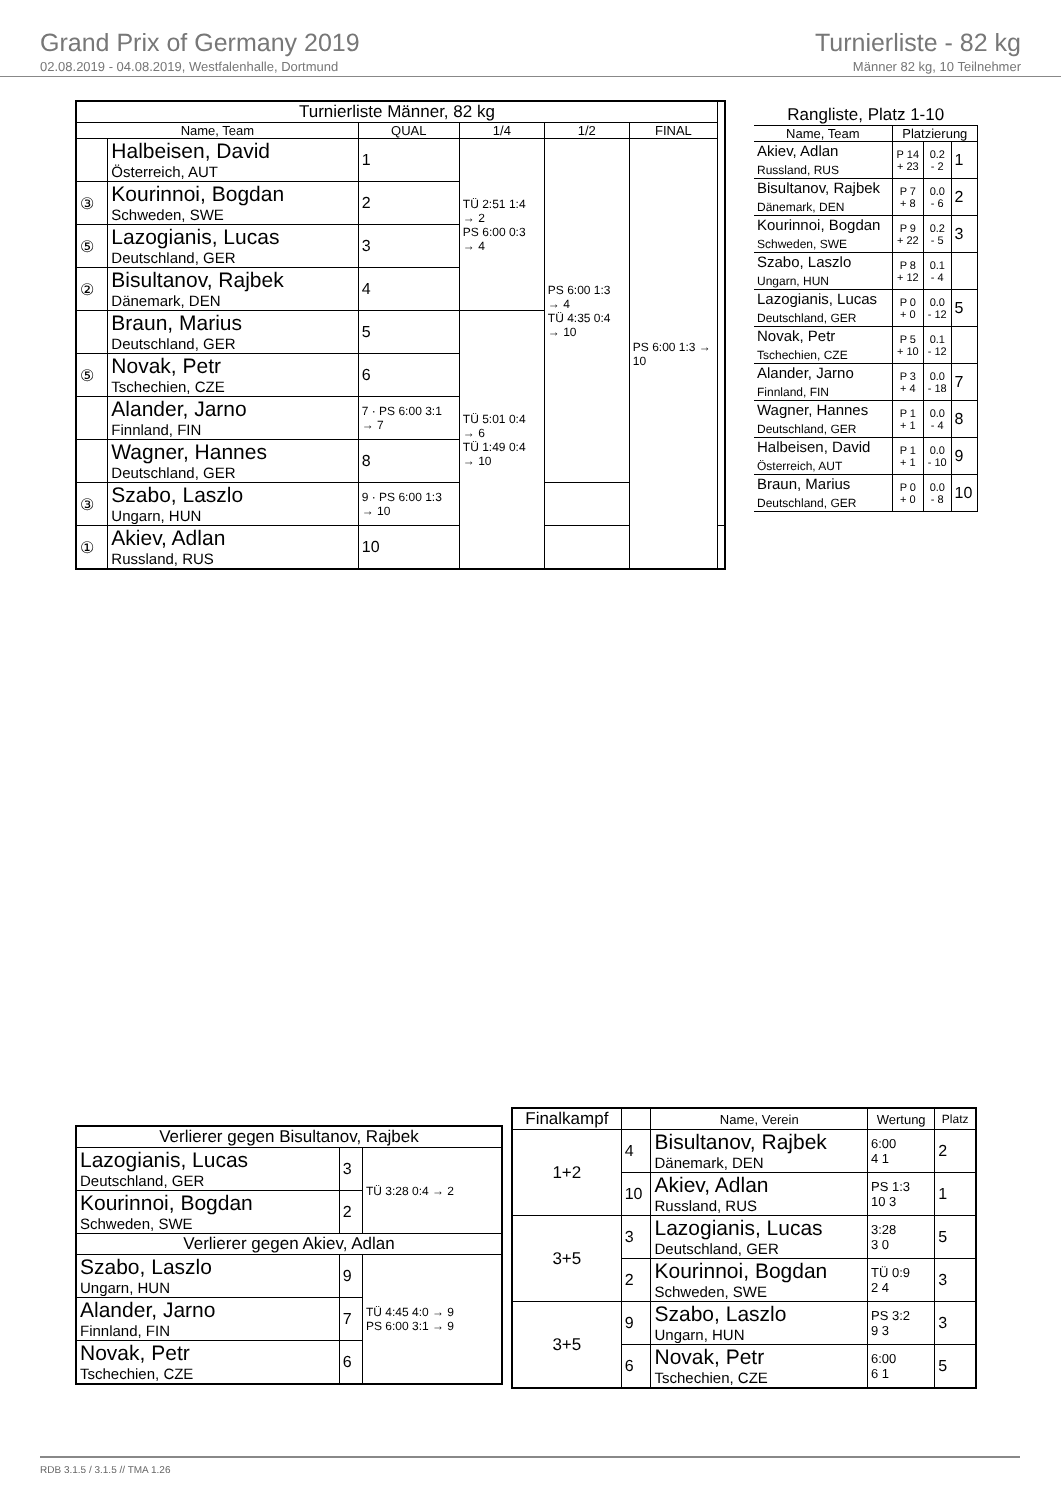Grand Prix of Germany 2019
02.08.2019 - 04.08.2019, Westfalenhalle, Dortmund
Turnierliste - 82 kg
Männer 82 kg, 10 Teilnehmer
| Turnierliste Männer, 82 kg | | | | | | |
| --- | --- | --- | --- | --- | --- | --- |
| Name, Team | | QUAL | 1/4 | 1/2 | FINAL | |
| | Halbeisen, David Österreich, AUT | 1 | TÜ 2:51 1:4 → 2 PS 6:00 0:3 → 4 | PS 6:00 1:3 → 4 TÜ 4:35 0:4 → 10 | PS 6:00 1:3 → 10 | |
| ③ | Kourinnoi, Bogdan Schweden, SWE | 2 | | | | |
| ⑤ | Lazogianis, Lucas Deutschland, GER | 3 | | | | |
| ② | Bisultanov, Rajbek Dänemark, DEN | 4 | | | | |
| | Braun, Marius Deutschland, GER | 5 | TÜ 5:01 0:4 → 6 TÜ 1:49 0:4 → 10 | | | |
| ⑤ | Novak, Petr Tschechien, CZE | 6 | | | | |
| | Alander, Jarno Finnland, FIN | 7 · PS 6:00 3:1 → 7 | | | | |
| | Wagner, Hannes Deutschland, GER | 8 | | | | |
| ③ | Szabo, Laszlo Ungarn, HUN | 9 · PS 6:00 1:3 → 10 | | | | |
| ① | Akiev, Adlan Russland, RUS | 10 | | | | |
| Rangliste, Platz 1-10 | | | |
| --- | --- | --- | --- |
| Name, Team | Platzierung | | |
| Akiev, Adlan Russland, RUS | P 14 + 23 | 0.2 - 2 | 1 |
| Bisultanov, Rajbek Dänemark, DEN | P 7 + 8 | 0.0 - 6 | 2 |
| Kourinnoi, Bogdan Schweden, SWE | P 9 + 22 | 0.2 - 5 | 3 |
| Szabo, Laszlo Ungarn, HUN | P 8 + 12 | 0.1 - 4 | |
| Lazogianis, Lucas Deutschland, GER | P 0 + 0 | 0.0 - 12 | 5 |
| Novak, Petr Tschechien, CZE | P 5 + 10 | 0.1 - 12 | |
| Alander, Jarno Finnland, FIN | P 3 + 4 | 0.0 - 18 | 7 |
| Wagner, Hannes Deutschland, GER | P 1 + 1 | 0.0 - 4 | 8 |
| Halbeisen, David Österreich, AUT | P 1 + 1 | 0.0 - 10 | 9 |
| Braun, Marius Deutschland, GER | P 0 + 0 | 0.0 - 8 | 10 |
| Verlierer gegen Bisultanov, Rajbek | | |
| --- | --- | --- |
| Lazogianis, Lucas Deutschland, GER | 3 | TÜ 3:28 0:4 → 2 |
| Kourinnoi, Bogdan Schweden, SWE | 2 | |
| Verlierer gegen Akiev, Adlan | | |
| Szabo, Laszlo Ungarn, HUN | 9 | TÜ 4:45 4:0 → 9 PS 6:00 3:1 → 9 |
| Alander, Jarno Finnland, FIN | 7 | |
| Novak, Petr Tschechien, CZE | 6 | |
| Finalkampf | | Name, Verein | Wertung | Platz |
| --- | --- | --- | --- | --- |
| 1+2 | 4 | Bisultanov, Rajbek Dänemark, DEN | 6:00 4 1 | 2 |
| | 10 | Akiev, Adlan Russland, RUS | PS 1:3 10 3 | 1 |
| 3+5 | 3 | Lazogianis, Lucas Deutschland, GER | 3:28 3 0 | 5 |
| | 2 | Kourinnoi, Bogdan Schweden, SWE | TÜ 0:9 2 4 | 3 |
| 3+5 | 9 | Szabo, Laszlo Ungarn, HUN | PS 3:2 9 3 | 3 |
| | 6 | Novak, Petr Tschechien, CZE | 6:00 6 1 | 5 |
RDB 3.1.5 / 3.1.5 // TMA 1.26